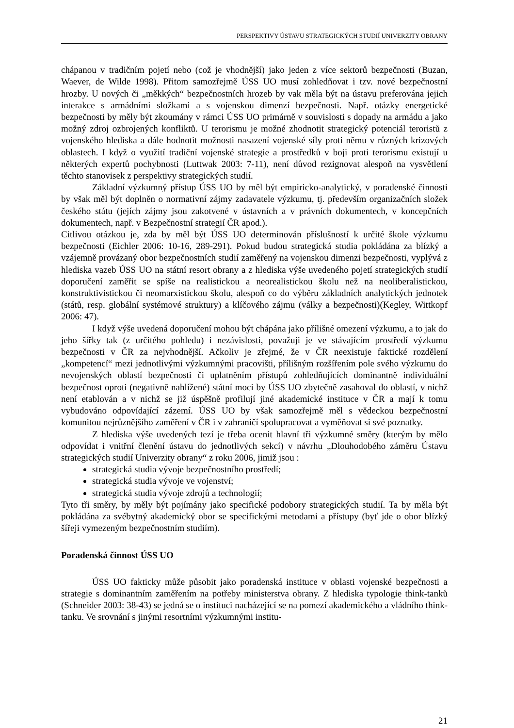PERSPEKTIVY ÚSTAVU STRATEGICKÝCH STUDIÍ UNIVERZITY OBRANY
chápanou v tradičním pojetí nebo (což je vhodnější) jako jeden z více sektorů bezpečnosti (Buzan, Waever, de Wilde 1998). Přitom samozřejmě ÚSS UO musí zohledňovat i tzv. nové bezpečnostní hrozby. U nových či „měkkých“ bezpečnostních hrozeb by vak měla být na ústavu preferována jejich interakce s armádními složkami a s vojenskou dimenzí bezpečnosti. Např. otázky energetické bezpečnosti by měly být zkoumány v rámci ÚSS UO primárně v souvislosti s dopady na armádu a jako možný zdroj ozbrojených konfliktů. U terorismu je možné zhodnotit strategický potenciál teroristů z vojenského hlediska a dále hodnotit možnosti nasazení vojenské síly proti němu v různých krizových oblastech. I když o využití tradiční vojenské strategie a prostředků v boji proti terorismu existují u některých expertů pochybnosti (Luttwak 2003: 7-11), není důvod rezignovat alespoň na vysvětlení těchto stanovisek z perspektivy strategických studií.
Základní výzkumný přístup ÚSS UO by měl být empiricko-analytický, v poradenské činnosti by však měl být doplněn o normativní zájmy zadavatele výzkumu, tj. především organizačních složek českého státu (jejích zájmy jsou zakotvené v ústavních a v právních dokumentech, v koncepčních dokumentech, např. v Bezpečnostní strategií ČR apod.).
Citlivou otázkou je, zda by měl být ÚSS UO determinován příslušností k určité škole výzkumu bezpečnosti (Eichler 2006: 10-16, 289-291). Pokud budou strategická studia pokládána za blízký a vzájemně provázaný obor bezpečnostních studií zaměřený na vojenskou dimenzi bezpečnosti, vyplývá z hlediska vazeb ÚSS UO na státní resort obrany a z hlediska výše uvedeného pojetí strategických studií doporučení zaměřit se spíše na realistickou a neorealistickou školu než na neoliberalistickou, konstruktivistickou či neomarxistickou školu, alespoň co do výběru základních analytických jednotek (států, resp. globální systémové struktury) a klíčového zájmu (války a bezpečnosti)(Kegley, Wittkopf 2006: 47).
I když výše uvedená doporučení mohou být chápána jako přílišné omezení výzkumu, a to jak do jeho šířky tak (z určitého pohledu) i nezávislosti, považuji je ve stávajícím prostředí výzkumu bezpečnosti v ČR za nejvhodnější. Ačkoliv je zřejmé, že v ČR neexistuje faktické rozdělení „kompetencí“ mezi jednotlivými výzkumnými pracovišti, přílišným rozšířením pole svého výzkumu do nevojenských oblastí bezpečnosti či uplatněním přístupů zohledňujících dominantně individuální bezpečnost oproti (negativně nahlížené) státní moci by ÚSS UO zbytečně zasahoval do oblastí, v nichž není etablován a v nichž se již úspěšně profilují jiné akademické instituce v ČR a mají k tomu vybudováno odpovídající zázemí. ÚSS UO by však samozřejmě měl s vědeckou bezpečnostní komunitou nejrůznějšího zaměření v ČR i v zahraničí spolupracovat a vyměňovat si své poznatky.
Z hlediska výše uvedených tezí je třeba ocenit hlavní tři výzkumné směry (kterým by mělo odpovídat i vnitřní členění ústavu do jednotlivých sekcí) v návrhu „Dlouhodobého záměru Ústavu strategických studií Univerzity obrany“ z roku 2006, jimiž jsou :
strategická studia vývoje bezpečnostního prostředí;
strategická studia vývoje ve vojenství;
strategická studia vývoje zdrojů a technologií;
Tyto tři směry, by měly být pojímány jako specifické podobory strategických studií. Ta by měla být pokládána za svébytný akademický obor se specifickými metodami a přístupy (byť jde o obor blízký šířeji vymezeným bezpečnostním studiím).
Poradenská činnost ÚSS UO
ÚSS UO fakticky může působit jako poradenská instituce v oblasti vojenské bezpečnosti a strategie s dominantním zaměřením na potřeby ministerstva obrany. Z hlediska typologie think-tanků (Schneider 2003: 38-43) se jedná se o instituci nacházející se na pomezí akademického a vládního think-tanku. Ve srovnání s jinými resortními výzkumnými institu-
21